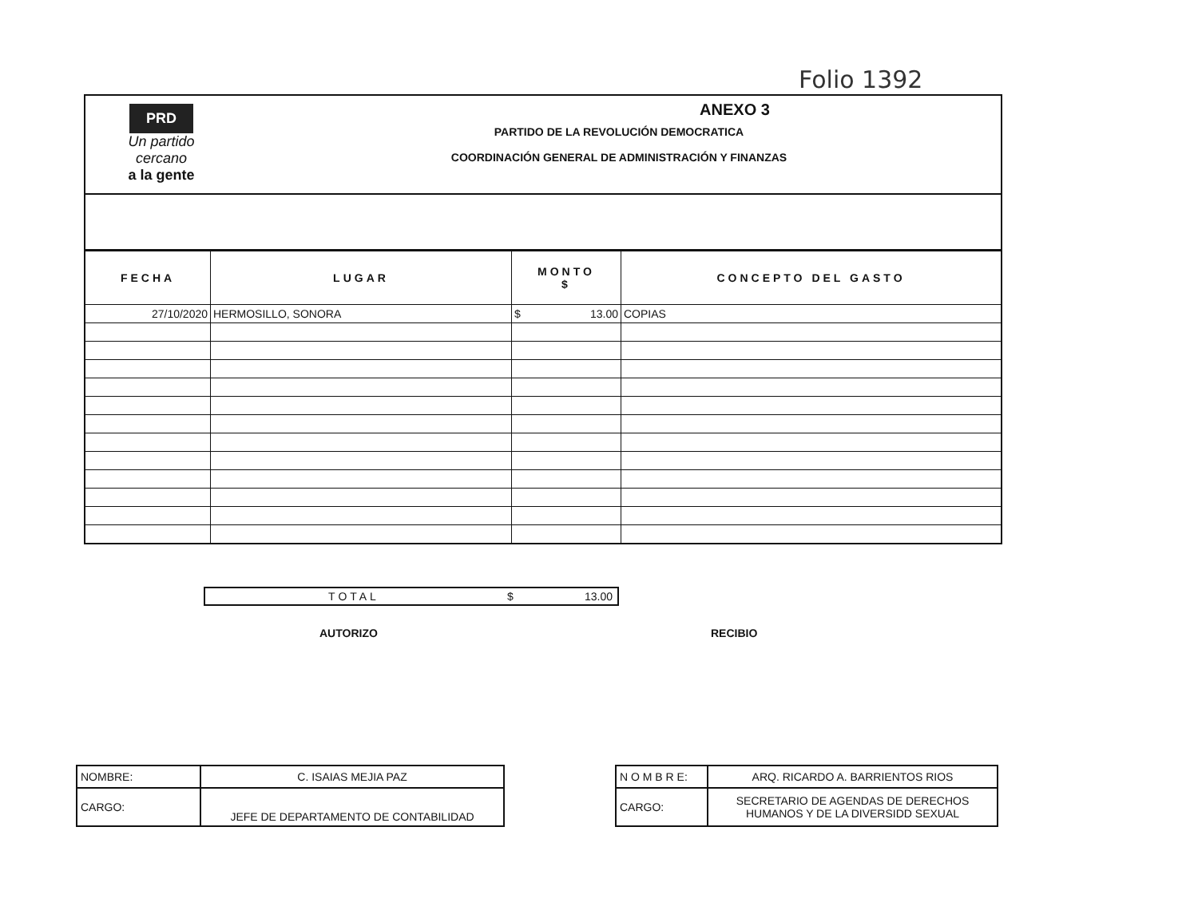Folio 1392
PRD
Un partido
cercano
a la gente
ANEXO 3
PARTIDO DE LA REVOLUCIÓN DEMOCRATICA
COORDINACIÓN GENERAL DE ADMINISTRACIÓN Y FINANZAS
| FECHA | LUGAR | MONTO $ | CONCEPTO DEL GASTO |
| --- | --- | --- | --- |
| 27/10/2020 | HERMOSILLO, SONORA | $ 13.00 | COPIAS |
| TOTAL | $ | 13.00 |
AUTORIZO RECIBIO
| NOMBRE: | C. ISAIAS MEJIA PAZ |
| CARGO: | JEFE DE DEPARTAMENTO DE CONTABILIDAD |
| N O M B R E: | ARQ. RICARDO A. BARRIENTOS RIOS |
| CARGO: | SECRETARIO DE AGENDAS DE DERECHOS HUMANOS Y DE LA DIVERSIDD SEXUAL |